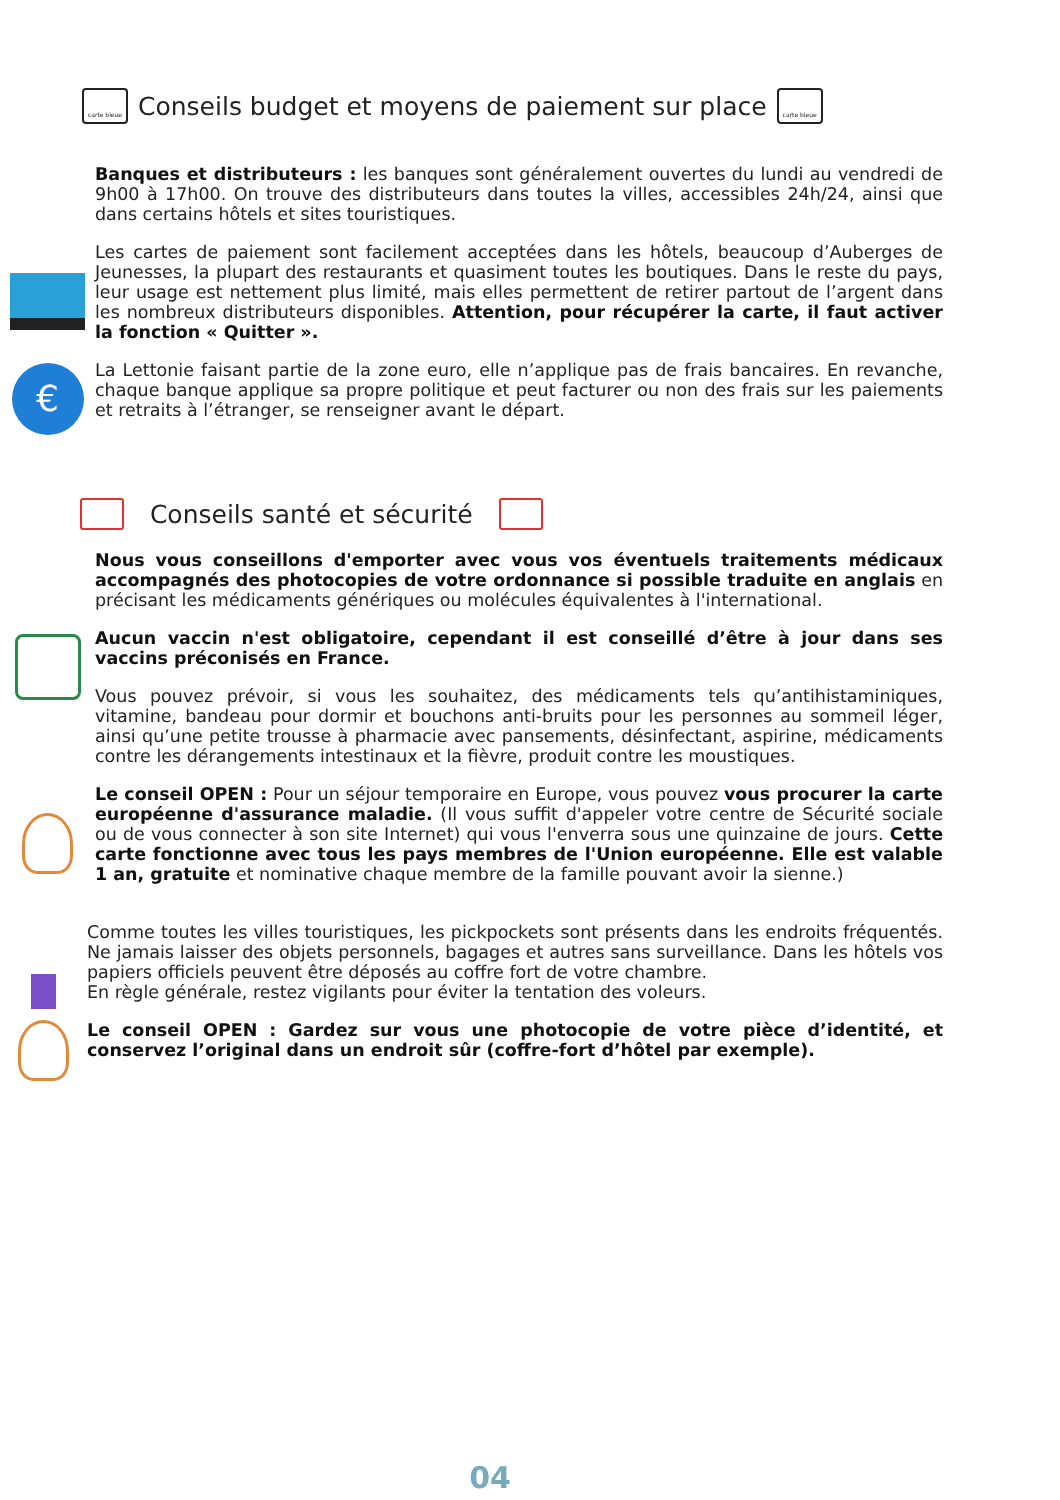carte bleue Conseils budget et moyens de paiement sur place carte bleue
Banques et distributeurs : les banques sont généralement ouvertes du lundi au vendredi de 9h00 à 17h00. On trouve des distributeurs dans toutes la villes, accessibles 24h/24, ainsi que dans certains hôtels et sites touristiques.
Les cartes de paiement sont facilement acceptées dans les hôtels, beaucoup d’Auberges de Jeunesses, la plupart des restaurants et quasiment toutes les boutiques. Dans le reste du pays, leur usage est nettement plus limité, mais elles permettent de retirer partout de l’argent dans les nombreux distributeurs disponibles. Attention, pour récupérer la carte, il faut activer la fonction « Quitter ».
€
La Lettonie faisant partie de la zone euro, elle n’applique pas de frais bancaires. En revanche, chaque banque applique sa propre politique et peut facturer ou non des frais sur les paiements et retraits à l’étranger, se renseigner avant le départ.
Conseils santé et sécurité
Nous vous conseillons d'emporter avec vous vos éventuels traitements médicaux accompagnés des photocopies de votre ordonnance si possible traduite en anglais en précisant les médicaments génériques ou molécules équivalentes à l'international.
Aucun vaccin n'est obligatoire, cependant il est conseillé d’être à jour dans ses vaccins préconisés en France.
Vous pouvez prévoir, si vous les souhaitez, des médicaments tels qu’antihistaminiques, vitamine, bandeau pour dormir et bouchons anti-bruits pour les personnes au sommeil léger, ainsi qu’une petite trousse à pharmacie avec pansements, désinfectant, aspirine, médicaments contre les dérangements intestinaux et la fièvre, produit contre les moustiques.
Le conseil OPEN : Pour un séjour temporaire en Europe, vous pouvez vous procurer la carte européenne d'assurance maladie. (Il vous suffit d'appeler votre centre de Sécurité sociale ou de vous connecter à son site Internet) qui vous l'enverra sous une quinzaine de jours. Cette carte fonctionne avec tous les pays membres de l'Union européenne. Elle est valable 1 an, gratuite et nominative chaque membre de la famille pouvant avoir la sienne.)
Comme toutes les villes touristiques, les pickpockets sont présents dans les endroits fréquentés. Ne jamais laisser des objets personnels, bagages et autres sans surveillance. Dans les hôtels vos papiers officiels peuvent être déposés au coffre fort de votre chambre.
En règle générale, restez vigilants pour éviter la tentation des voleurs.
Le conseil OPEN : Gardez sur vous une photocopie de votre pièce d’identité, et conservez l’original dans un endroit sûr (coffre-fort d’hôtel par exemple).
04